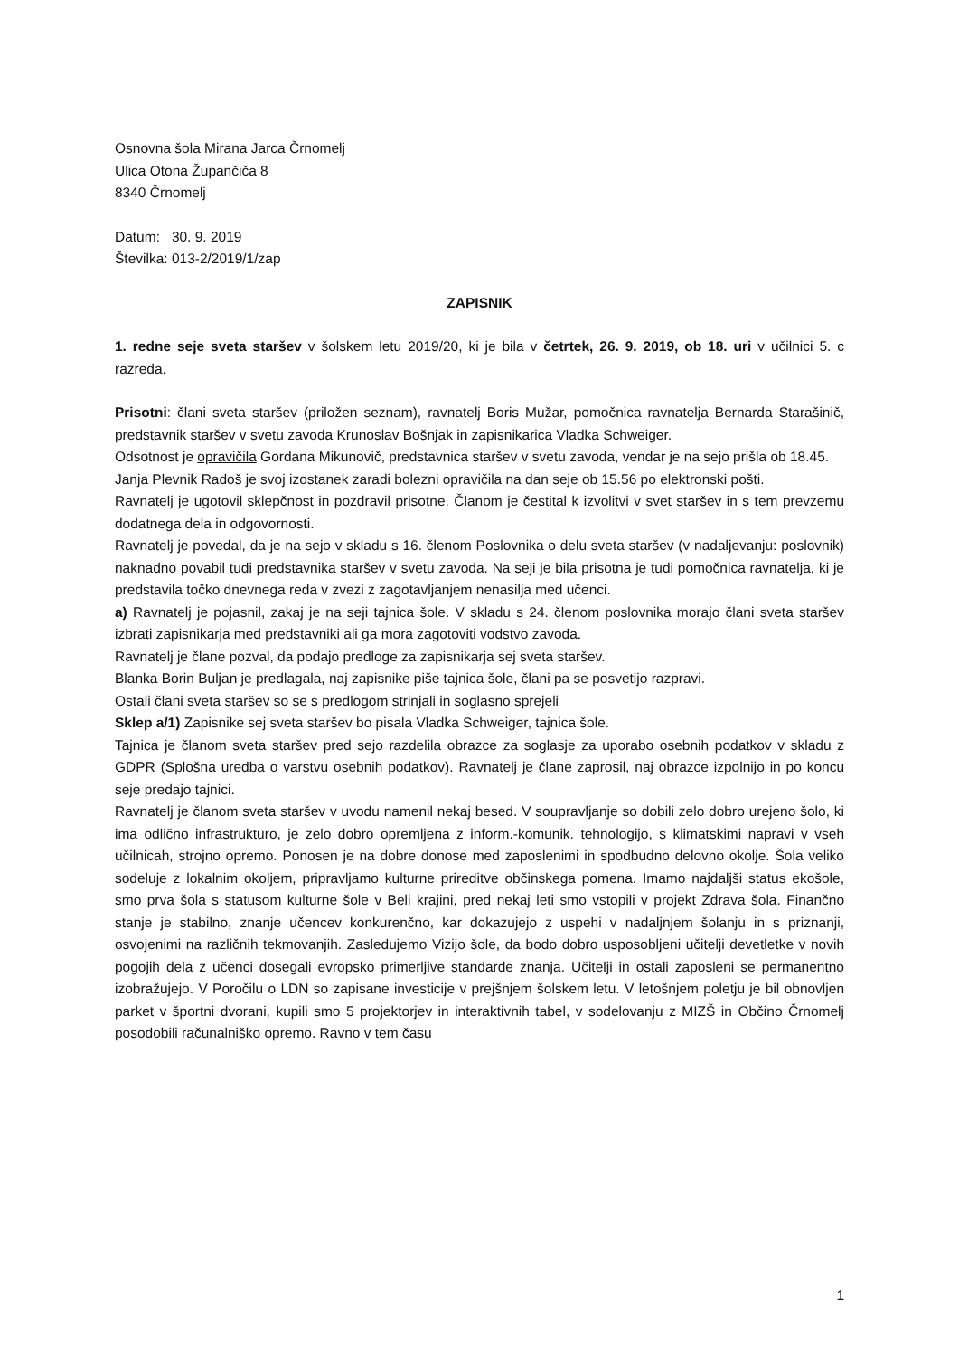Osnovna šola Mirana Jarca Črnomelj
Ulica Otona Župančiča 8
8340 Črnomelj
Datum: 30. 9. 2019
Številka: 013-2/2019/1/zap
ZAPISNIK
1. redne seje sveta staršev v šolskem letu 2019/20, ki je bila v četrtek, 26. 9. 2019, ob 18. uri v učilnici 5. c razreda.
Prisotni: člani sveta staršev (priložen seznam), ravnatelj Boris Mužar, pomočnica ravnatelja Bernarda Starašinič, predstavnik staršev v svetu zavoda Krunoslav Bošnjak in zapisnikarica Vladka Schweiger.
Odsotnost je opravičila Gordana Mikunovič, predstavnica staršev v svetu zavoda, vendar je na sejo prišla ob 18.45.
Janja Plevnik Radoš je svoj izostanek zaradi bolezni opravičila na dan seje ob 15.56 po elektronski pošti.
Ravnatelj je ugotovil sklepčnost in pozdravil prisotne. Članom je čestital k izvolitvi v svet staršev in s tem prevzemu dodatnega dela in odgovornosti.
Ravnatelj je povedal, da je na sejo v skladu s 16. členom Poslovnika o delu sveta staršev (v nadaljevanju: poslovnik) naknadno povabil tudi predstavnika staršev v svetu zavoda. Na seji je bila prisotna je tudi pomočnica ravnatelja, ki je predstavila točko dnevnega reda v zvezi z zagotavljanjem nenasilja med učenci.
a) Ravnatelj je pojasnil, zakaj je na seji tajnica šole. V skladu s 24. členom poslovnika morajo člani sveta staršev izbrati zapisnikarja med predstavniki ali ga mora zagotoviti vodstvo zavoda.
Ravnatelj je člane pozval, da podajo predloge za zapisnikarja sej sveta staršev.
Blanka Borin Buljan je predlagala, naj zapisnike piše tajnica šole, člani pa se posvetijo razpravi.
Ostali člani sveta staršev so se s predlogom strinjali in soglasno sprejeli
Sklep a/1) Zapisnike sej sveta staršev bo pisala Vladka Schweiger, tajnica šole.
Tajnica je članom sveta staršev pred sejo razdelila obrazce za soglasje za uporabo osebnih podatkov v skladu z GDPR (Splošna uredba o varstvu osebnih podatkov). Ravnatelj je člane zaprosil, naj obrazce izpolnijo in po koncu seje predajo tajnici.
Ravnatelj je članom sveta staršev v uvodu namenil nekaj besed. V soupravljanje so dobili zelo dobro urejeno šolo, ki ima odlično infrastrukturo, je zelo dobro opremljena z inform.-komunik. tehnologijo, s klimatskimi napravi v vseh učilnicah, strojno opremo. Ponosen je na dobre donose med zaposlenimi in spodbudno delovno okolje. Šola veliko sodeluje z lokalnim okoljem, pripravljamo kulturne prireditve občinskega pomena. Imamo najdaljši status ekošole, smo prva šola s statusom kulturne šole v Beli krajini, pred nekaj leti smo vstopili v projekt Zdrava šola. Finančno stanje je stabilno, znanje učencev konkurenčno, kar dokazujejo z uspehi v nadaljnjem šolanju in s priznanji, osvojenimi na različnih tekmovanjih. Zasledujemo Vizijo šole, da bodo dobro usposobljeni učitelji devetletke v novih pogojih dela z učenci dosegali evropsko primerljive standarde znanja. Učitelji in ostali zaposleni se permanentno izobražujejo. V Poročilu o LDN so zapisane investicije v prejšnjem šolskem letu. V letošnjem poletju je bil obnovljen parket v športni dvorani, kupili smo 5 projektorjev in interaktivnih tabel, v sodelovanju z MIZŠ in Občino Črnomelj posodobili računalniško opremo. Ravno v tem času
1